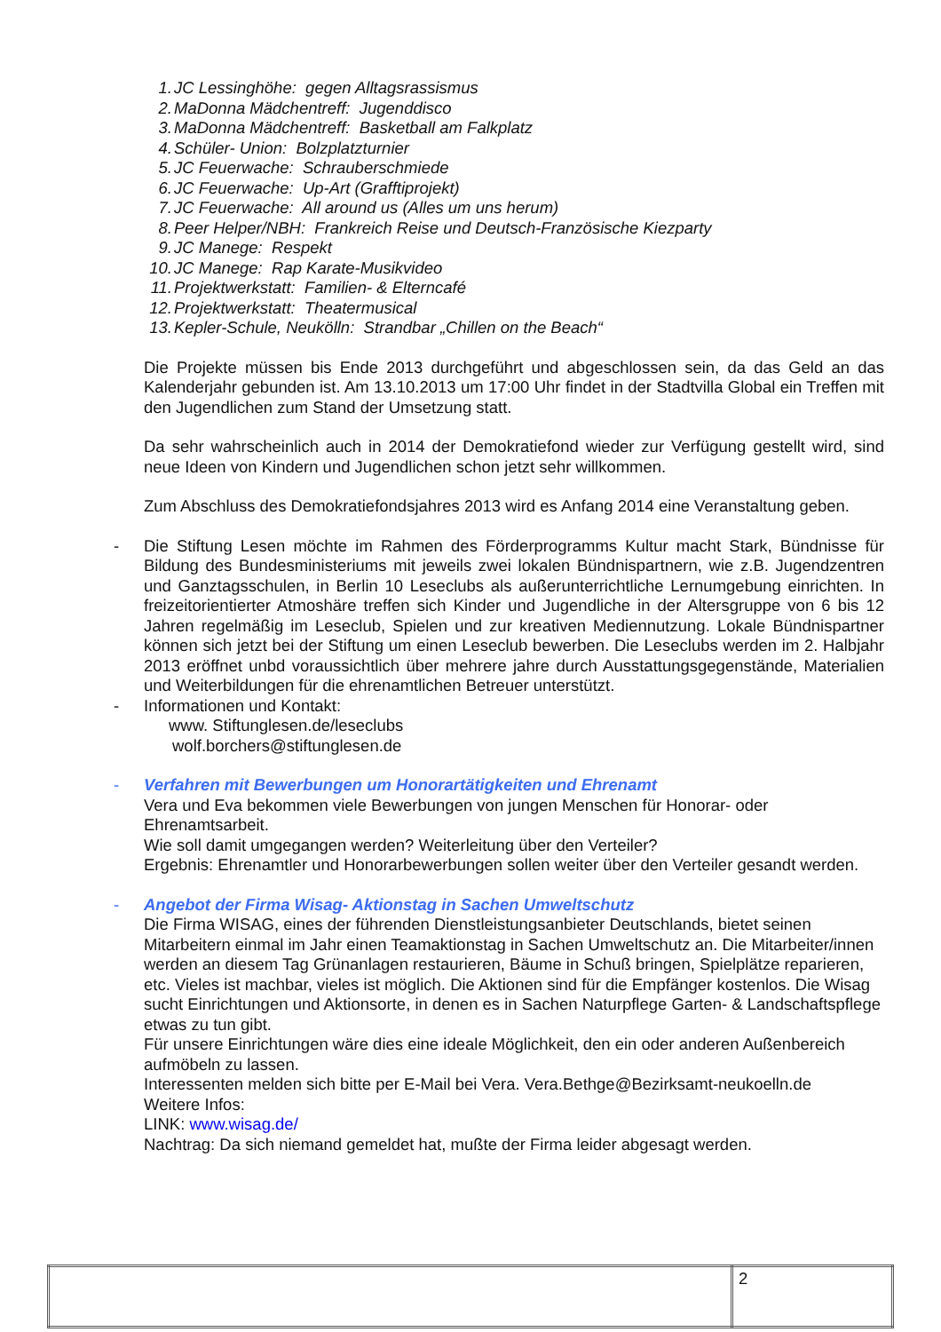1. JC Lessinghöhe: gegen Alltagsrassismus
2. MaDonna Mädchentreff: Jugenddisco
3. MaDonna Mädchentreff: Basketball am Falkplatz
4. Schüler- Union: Bolzplatzturnier
5. JC Feuerwache: Schrauberschmiede
6. JC Feuerwache: Up-Art (Grafftiprojekt)
7. JC Feuerwache: All around us (Alles um uns herum)
8. Peer Helper/NBH: Frankreich Reise und Deutsch-Französische Kiezparty
9. JC Manege: Respekt
10. JC Manege: Rap Karate-Musikvideo
11. Projektwerkstatt: Familien- & Elterncafé
12. Projektwerkstatt: Theatermusical
13. Kepler-Schule, Neukölln: Strandbar „Chillen on the Beach“
Die Projekte müssen bis Ende 2013 durchgeführt und abgeschlossen sein, da das Geld an das Kalenderjahr gebunden ist. Am 13.10.2013 um 17:00 Uhr findet in der Stadtvilla Global ein Treffen mit den Jugendlichen zum Stand der Umsetzung statt.
Da sehr wahrscheinlich auch in 2014 der Demokratiefond wieder zur Verfügung gestellt wird, sind neue Ideen von Kindern und Jugendlichen schon jetzt sehr willkommen.
Zum Abschluss des Demokratiefondsjahres 2013 wird es Anfang 2014 eine Veranstaltung geben.
- Die Stiftung Lesen möchte im Rahmen des Förderprogramms Kultur macht Stark, Bündnisse für Bildung des Bundesministeriums mit jeweils zwei lokalen Bündnispartnern, wie z.B. Jugendzentren und Ganztagsschulen, in Berlin 10 Leseclubs als außerunterrichtliche Lernumgebung einrichten. In freizeitorientierter Atmoshäre treffen sich Kinder und Jugendliche in der Altersgruppe von 6 bis 12 Jahren regelmäßig im Leseclub, Spielen und zur kreativen Mediennutzung. Lokale Bündnispartner können sich jetzt bei der Stiftung um einen Leseclub bewerben. Die Leseclubs werden im 2. Halbjahr 2013 eröffnet unbd voraussichtlich über mehrere jahre durch Ausstattungsgegenstände, Materialien und Weiterbildungen für die ehrenamtlichen Betreuer unterstützt.
- Informationen und Kontakt:
www. Stiftunglesen.de/leseclubs
wolf.borchers@stiftunglesen.de
- Verfahren mit Bewerbungen um Honorartätigkeiten und Ehrenamt
Vera und Eva bekommen viele Bewerbungen von jungen Menschen für Honorar- oder Ehrenamtsarbeit.
Wie soll damit umgegangen werden? Weiterleitung über den Verteiler?
Ergebnis: Ehrenamtler und Honorarbewerbungen sollen weiter über den Verteiler gesandt werden.
- Angebot der Firma Wisag- Aktionstag in Sachen Umweltschutz
Die Firma WISAG, eines der führenden Dienstleistungsanbieter Deutschlands, bietet seinen Mitarbeitern einmal im Jahr einen Teamaktionstag in Sachen Umweltschutz an. Die Mitarbeiter/innen werden an diesem Tag Grünanlagen restaurieren, Bäume in Schuß bringen, Spielplätze reparieren, etc. Vieles ist machbar, vieles ist möglich. Die Aktionen sind für die Empfänger kostenlos. Die Wisag sucht Einrichtungen und Aktionsorte, in denen es in Sachen Naturpflege Garten- & Landschaftspflege etwas zu tun gibt.
Für unsere Einrichtungen wäre dies eine ideale Möglichkeit, den ein oder anderen Außenbereich aufmöbeln zu lassen.
Interessenten melden sich bitte per E-Mail bei Vera. Vera.Bethge@Bezirksamt-neukoelln.de
Weitere Infos:
LINK: www.wisag.de/
Nachtrag: Da sich niemand gemeldet hat, mußte der Firma leider abgesagt werden.
| | 2 |